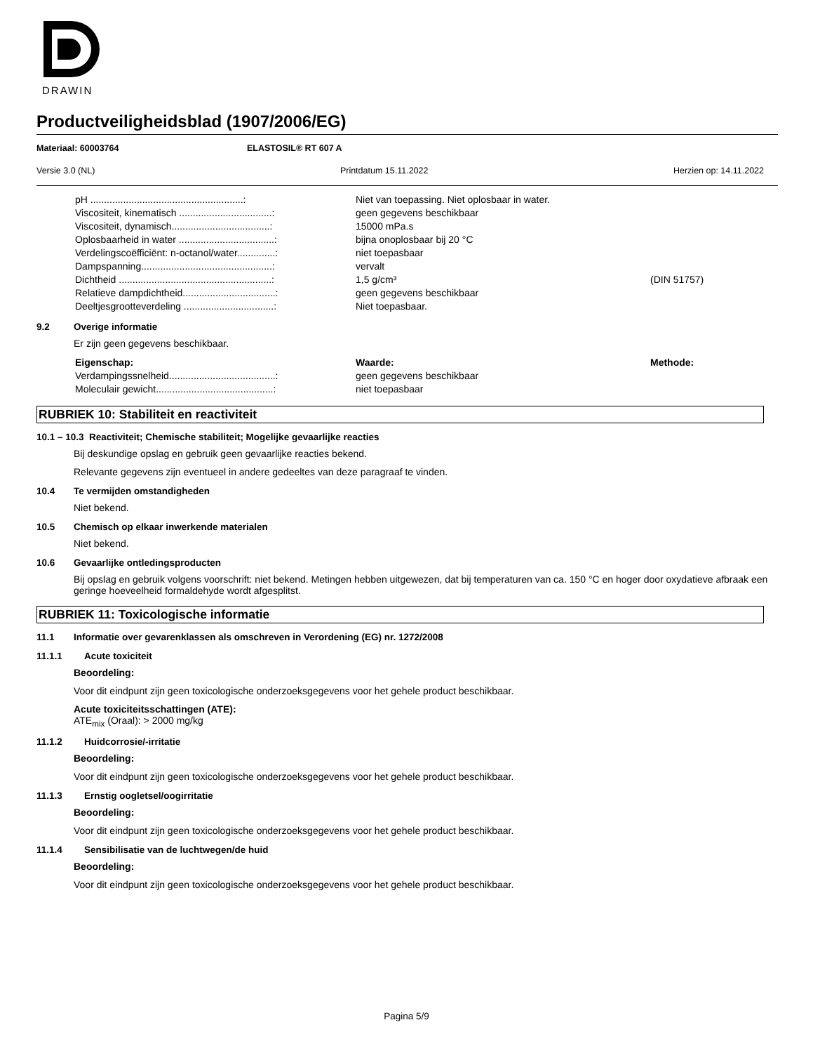DRAWIN
Productveiligheidsblad (1907/2006/EG)
Materiaal: 60003764 ELASTOSIL® RT 607 A
Versie 3.0 (NL) Printdatum 15.11.2022 Herzien op: 14.11.2022
| pH ........................................................: | Niet van toepassing. Niet oplosbaar in water. | |
| Viscositeit, kinematisch ..................................: | geen gegevens beschikbaar | |
| Viscositeit, dynamisch....................................: | 15000 mPa.s | |
| Oplosbaarheid in water ...................................: | bijna onoplosbaar bij 20 °C | |
| Verdelingscoëfficiënt: n-octanol/water..............: | niet toepasbaar | |
| Dampspanning................................................: | vervalt | |
| Dichtheid ........................................................: | 1,5 g/cm³ | (DIN 51757) |
| Relatieve dampdichtheid..................................: | geen gegevens beschikbaar | |
| Deeltjesgrootteverdeling .................................: | Niet toepasbaar. | |
9.2 Overige informatie
Er zijn geen gegevens beschikbaar.
| Eigenschap: | Waarde: | Methode: |
| Verdampingssnelheid.......................................: | geen gegevens beschikbaar | |
| Moleculair gewicht...........................................: | niet toepasbaar | |
RUBRIEK 10: Stabiliteit en reactiviteit
10.1 – 10.3 Reactiviteit; Chemische stabiliteit; Mogelijke gevaarlijke reacties
Bij deskundige opslag en gebruik geen gevaarlijke reacties bekend.
Relevante gegevens zijn eventueel in andere gedeeltes van deze paragraaf te vinden.
10.4 Te vermijden omstandigheden
Niet bekend.
10.5 Chemisch op elkaar inwerkende materialen
Niet bekend.
10.6 Gevaarlijke ontledingsproducten
Bij opslag en gebruik volgens voorschrift: niet bekend. Metingen hebben uitgewezen, dat bij temperaturen van ca. 150 °C en hoger door oxydatieve afbraak een geringe hoeveelheid formaldehyde wordt afgesplitst.
RUBRIEK 11: Toxicologische informatie
11.1 Informatie over gevarenklassen als omschreven in Verordening (EG) nr. 1272/2008
11.1.1 Acute toxiciteit
Beoordeling:
Voor dit eindpunt zijn geen toxicologische onderzoeksgegevens voor het gehele product beschikbaar.
Acute toxiciteitsschattingen (ATE):
ATE<sub>mix</sub> (Oraal): > 2000 mg/kg
11.1.2 Huidcorrosie/-irritatie
Beoordeling:
Voor dit eindpunt zijn geen toxicologische onderzoeksgegevens voor het gehele product beschikbaar.
11.1.3 Ernstig oogletsel/oogirritatie
Beoordeling:
Voor dit eindpunt zijn geen toxicologische onderzoeksgegevens voor het gehele product beschikbaar.
11.1.4 Sensibilisatie van de luchtwegen/de huid
Beoordeling:
Voor dit eindpunt zijn geen toxicologische onderzoeksgegevens voor het gehele product beschikbaar.
Pagina 5/9